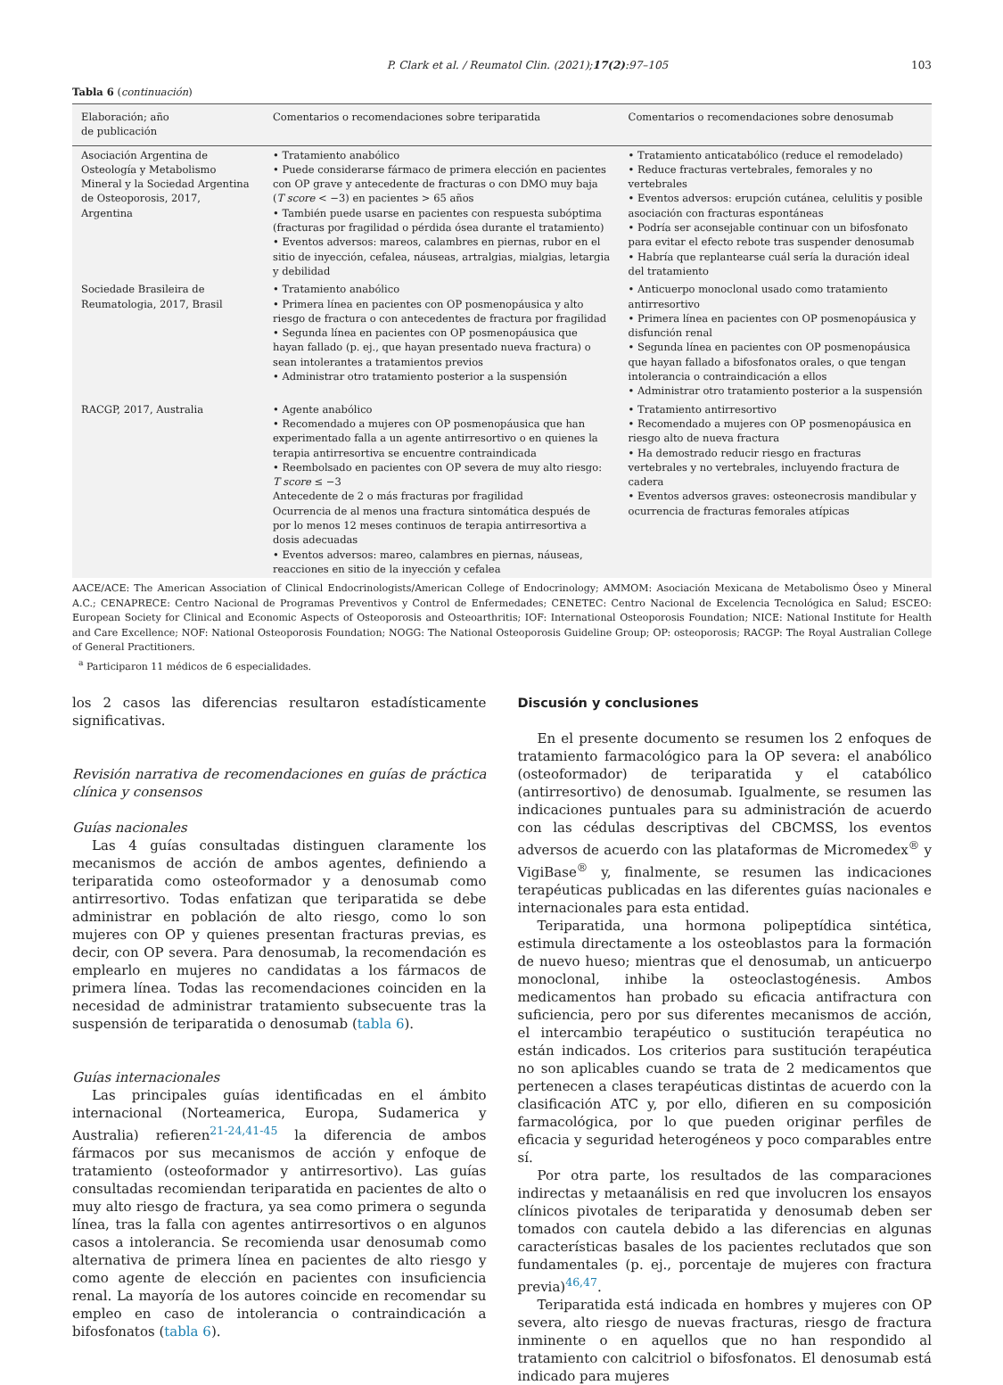P. Clark et al. / Reumatol Clin. (2021);17(2):97–105 103
Tabla 6 (continuación)
| Elaboración; año de publicación | Comentarios o recomendaciones sobre teriparatida | Comentarios o recomendaciones sobre denosumab |
| --- | --- | --- |
| Asociación Argentina de Osteología y Metabolismo Mineral y la Sociedad Argentina de Osteoporosis, 2017, Argentina | • Tratamiento anabólico • Puede considerarse fármaco de primera elección en pacientes con OP grave y antecedente de fracturas o con DMO muy baja ( T score < −3) en pacientes > 65 años • También puede usarse en pacientes con respuesta subóptima (fracturas por fragilidad o pérdida ósea durante el tratamiento) • Eventos adversos: mareos, calambres en piernas, rubor en el sitio de inyección, cefalea, náuseas, artralgias, mialgias, letargia y debilidad | • Tratamiento anticatabólico (reduce el remodelado) • Reduce fracturas vertebrales, femorales y no vertebrales • Eventos adversos: erupción cutánea, celulitis y posible asociación con fracturas espontáneas • Podría ser aconsejable continuar con un bifosfonato para evitar el efecto rebote tras suspender denosumab • Habría que replantearse cuál sería la duración ideal del tratamiento |
| Sociedade Brasileira de Reumatologia, 2017, Brasil | • Tratamiento anabólico • Primera línea en pacientes con OP posmenopáusica y alto riesgo de fractura o con antecedentes de fractura por fragilidad • Segunda línea en pacientes con OP posmenopáusica que hayan fallado (p. ej., que hayan presentado nueva fractura) o sean intolerantes a tratamientos previos • Administrar otro tratamiento posterior a la suspensión | • Anticuerpo monoclonal usado como tratamiento antirresortivo • Primera línea en pacientes con OP posmenopáusica y disfunción renal • Segunda línea en pacientes con OP posmenopáusica que hayan fallado a bifosfonatos orales, o que tengan intolerancia o contraindicación a ellos • Administrar otro tratamiento posterior a la suspensión |
| RACGP, 2017, Australia | • Agente anabólico • Recomendado a mujeres con OP posmenopáusica que han experimentado falla a un agente antirresortivo o en quienes la terapia antirresortiva se encuentre contraindicada • Reembolsado en pacientes con OP severa de muy alto riesgo: T score ≤ −3 Antecedente de 2 o más fracturas por fragilidad Ocurrencia de al menos una fractura sintomática después de por lo menos 12 meses continuos de terapia antirresortiva a dosis adecuadas • Eventos adversos: mareo, calambres en piernas, náuseas, reacciones en sitio de la inyección y cefalea | • Tratamiento antirresortivo • Recomendado a mujeres con OP posmenopáusica en riesgo alto de nueva fractura • Ha demostrado reducir riesgo en fracturas vertebrales y no vertebrales, incluyendo fractura de cadera • Eventos adversos graves: osteonecrosis mandibular y ocurrencia de fracturas femorales atípicas |
AACE/ACE: The American Association of Clinical Endocrinologists/American College of Endocrinology; AMMOM: Asociación Mexicana de Metabolismo Óseo y Mineral A.C.; CENAPRECE: Centro Nacional de Programas Preventivos y Control de Enfermedades; CENETEC: Centro Nacional de Excelencia Tecnológica en Salud; ESCEO: European Society for Clinical and Economic Aspects of Osteoporosis and Osteoarthritis; IOF: International Osteoporosis Foundation; NICE: National Institute for Health and Care Excellence; NOF: National Osteoporosis Foundation; NOGG: The National Osteoporosis Guideline Group; OP: osteoporosis; RACGP: The Royal Australian College of General Practitioners.
<sup>a</sup> Participaron 11 médicos de 6 especialidades.
los 2 casos las diferencias resultaron estadísticamente significativas.
Revisión narrativa de recomendaciones en guías de práctica clínica y consensos
Guías nacionales
Las 4 guías consultadas distinguen claramente los mecanismos de acción de ambos agentes, definiendo a teriparatida como osteoformador y a denosumab como antirresortivo. Todas enfatizan que teriparatida se debe administrar en población de alto riesgo, como lo son mujeres con OP y quienes presentan fracturas previas, es decir, con OP severa. Para denosumab, la recomendación es emplearlo en mujeres no candidatas a los fármacos de primera línea. Todas las recomendaciones coinciden en la necesidad de administrar tratamiento subsecuente tras la suspensión de teriparatida o denosumab (tabla 6).
Guías internacionales
Las principales guías identificadas en el ámbito internacional (Norteamerica, Europa, Sudamerica y Australia) refieren<sup>21-24,41-45</sup> la diferencia de ambos fármacos por sus mecanismos de acción y enfoque de tratamiento (osteoformador y antirresortivo). Las guías consultadas recomiendan teriparatida en pacientes de alto o muy alto riesgo de fractura, ya sea como primera o segunda línea, tras la falla con agentes antirresortivos o en algunos casos a intolerancia. Se recomienda usar denosumab como alternativa de primera línea en pacientes de alto riesgo y como agente de elección en pacientes con insuficiencia renal. La mayoría de los autores coincide en recomendar su empleo en caso de intolerancia o contraindicación a bifosfonatos (tabla 6).
Discusión y conclusiones
En el presente documento se resumen los 2 enfoques de tratamiento farmacológico para la OP severa: el anabólico (osteoformador) de teriparatida y el catabólico (antirresortivo) de denosumab. Igualmente, se resumen las indicaciones puntuales para su administración de acuerdo con las cédulas descriptivas del CBCMSS, los eventos adversos de acuerdo con las plataformas de Micromedex<sup>®</sup> y VigiBase<sup>®</sup> y, finalmente, se resumen las indicaciones terapéuticas publicadas en las diferentes guías nacionales e internacionales para esta entidad.
Teriparatida, una hormona polipeptídica sintética, estimula directamente a los osteoblastos para la formación de nuevo hueso; mientras que el denosumab, un anticuerpo monoclonal, inhibe la osteoclastogénesis. Ambos medicamentos han probado su eficacia antifractura con suficiencia, pero por sus diferentes mecanismos de acción, el intercambio terapéutico o sustitución terapéutica no están indicados. Los criterios para sustitución terapéutica no son aplicables cuando se trata de 2 medicamentos que pertenecen a clases terapéuticas distintas de acuerdo con la clasificación ATC y, por ello, difieren en su composición farmacológica, por lo que pueden originar perfiles de eficacia y seguridad heterogéneos y poco comparables entre sí.
Por otra parte, los resultados de las comparaciones indirectas y metaanálisis en red que involucren los ensayos clínicos pivotales de teriparatida y denosumab deben ser tomados con cautela debido a las diferencias en algunas características basales de los pacientes reclutados que son fundamentales (p. ej., porcentaje de mujeres con fractura previa)<sup>46,47</sup>.
Teriparatida está indicada en hombres y mujeres con OP severa, alto riesgo de nuevas fracturas, riesgo de fractura inminente o en aquellos que no han respondido al tratamiento con calcitriol o bifosfonatos. El denosumab está indicado para mujeres